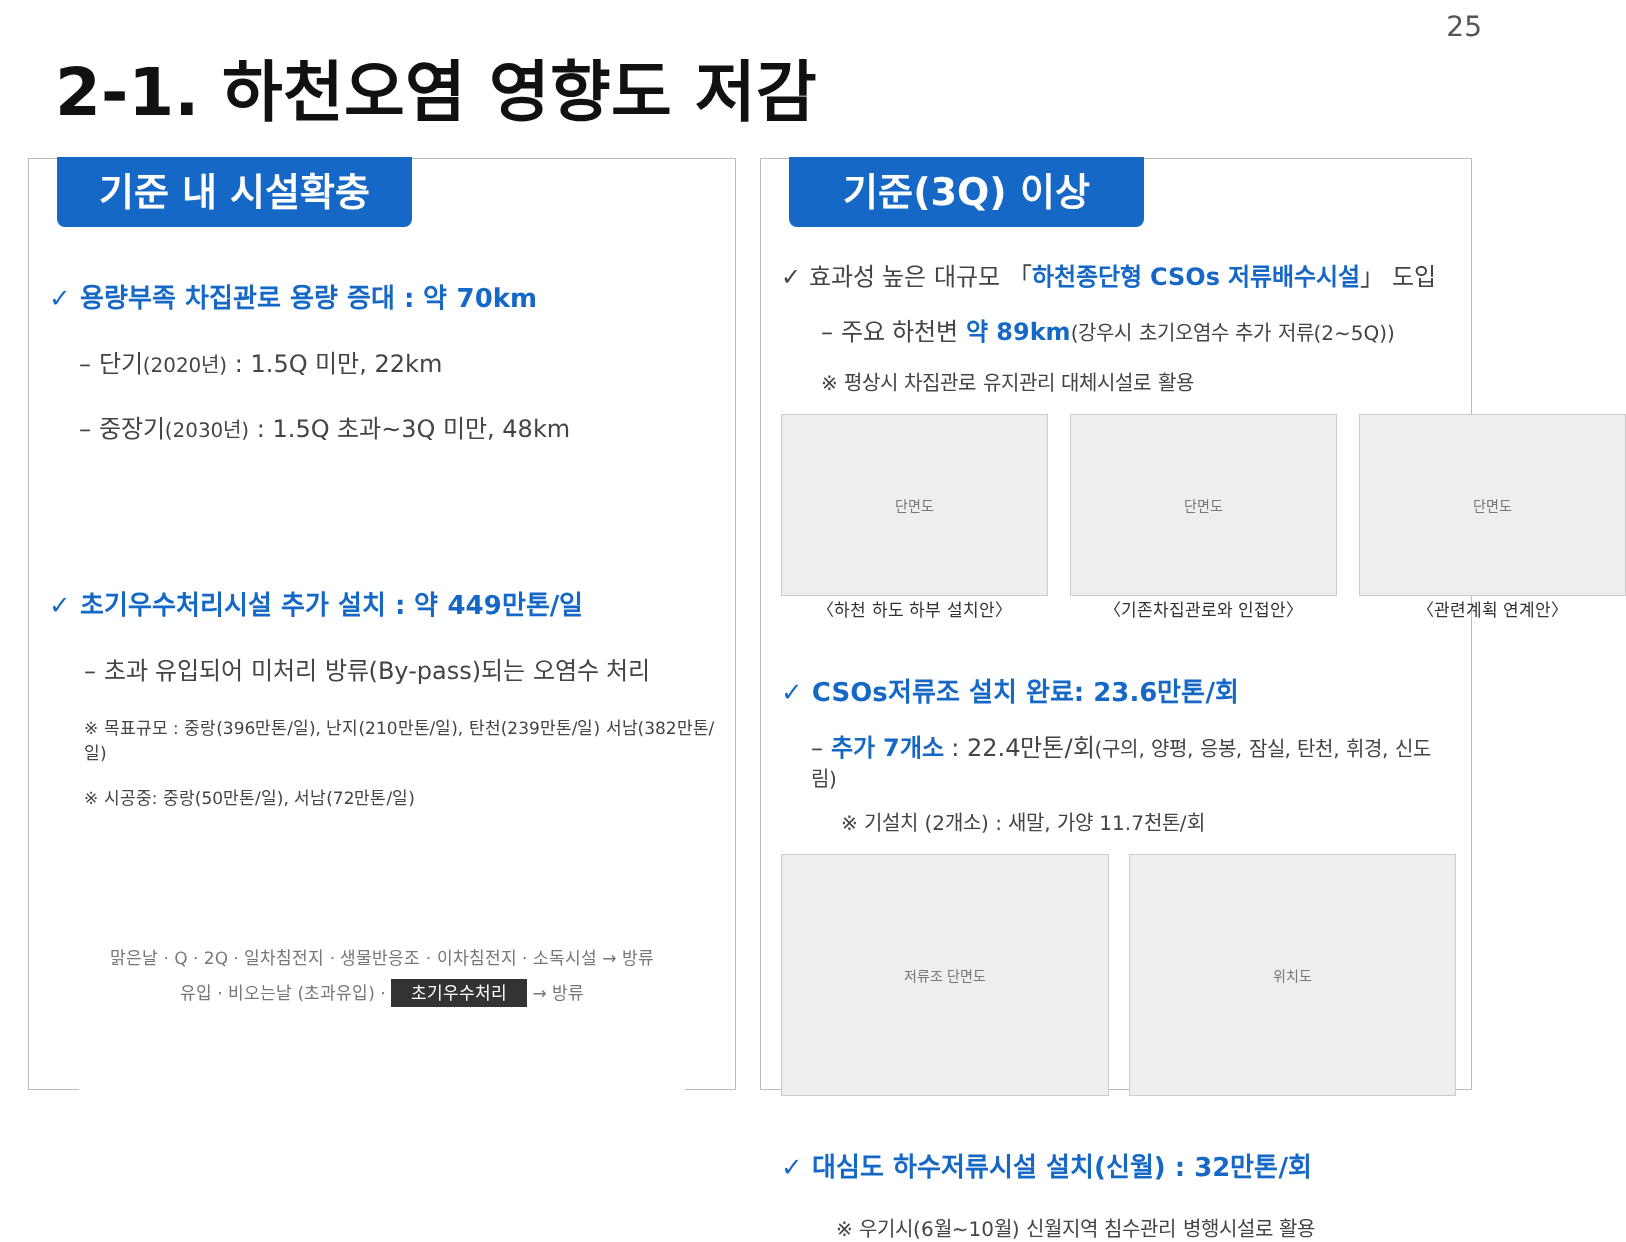25
2-1. 하천오염 영향도 저감
기준 내 시설확충
✓ 용량부족 차집관로 용량 증대 : 약 70km
– 단기(2020년) : 1.5Q 미만, 22km
– 중장기(2030년) : 1.5Q 초과~3Q 미만, 48km
✓ 초기우수처리시설 추가 설치 : 약 449만톤/일
– 초과 유입되어 미처리 방류(By-pass)되는 오염수 처리
※ 목표규모 : 중랑(396만톤/일), 난지(210만톤/일), 탄천(239만톤/일) 서남(382만톤/일)
※ 시공중: 중랑(50만톤/일), 서남(72만톤/일)
맑은날 · Q · 2Q · 일차침전지 · 생물반응조 · 이차침전지 · 소독시설 → 방류
유입 · 비오는날 (초과유입) · 초기우수처리 → 방류
기준(3Q) 이상
✓ 효과성 높은 대규모 「하천종단형 CSOs 저류배수시설」 도입
– 주요 하천변 약 89km(강우시 초기오염수 추가 저류(2~5Q))
※ 평상시 차집관로 유지관리 대체시설로 활용
단면도
〈하천 하도 하부 설치안〉
단면도
〈기존차집관로와 인접안〉
단면도
〈관련계획 연계안〉
✓ CSOs저류조 설치 완료: 23.6만톤/회
– 추가 7개소 : 22.4만톤/회(구의, 양평, 응봉, 잠실, 탄천, 휘경, 신도림)
※ 기설치 (2개소) : 새말, 가양 11.7천톤/회
저류조 단면도 위치도
✓ 대심도 하수저류시설 설치(신월) : 32만톤/회
※ 우기시(6월~10월) 신월지역 침수관리 병행시설로 활용